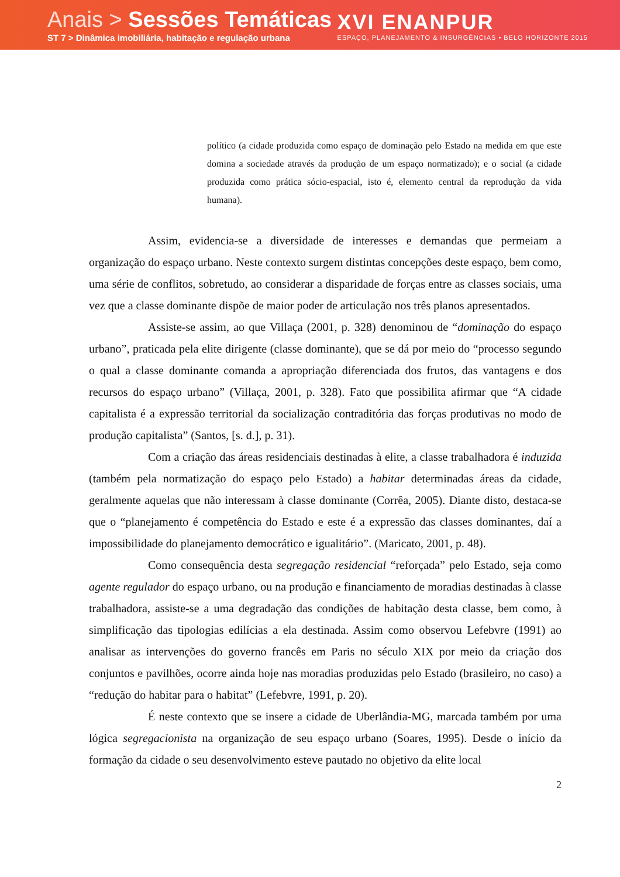Anais > Sessões Temáticas
ST 7 > Dinâmica imobiliária, habitação e regulação urbana
XVI ENANPUR
ESPAÇO, PLANEJAMENTO & INSURGÊNCIAS • BELO HORIZONTE 2015
político (a cidade produzida como espaço de dominação pelo Estado na medida em que este domina a sociedade através da produção de um espaço normatizado); e o social (a cidade produzida como prática sócio-espacial, isto é, elemento central da reprodução da vida humana).
Assim, evidencia-se a diversidade de interesses e demandas que permeiam a organização do espaço urbano. Neste contexto surgem distintas concepções deste espaço, bem como, uma série de conflitos, sobretudo, ao considerar a disparidade de forças entre as classes sociais, uma vez que a classe dominante dispõe de maior poder de articulação nos três planos apresentados.
Assiste-se assim, ao que Villaça (2001, p. 328) denominou de “dominação do espaço urbano”, praticada pela elite dirigente (classe dominante), que se dá por meio do “processo segundo o qual a classe dominante comanda a apropriação diferenciada dos frutos, das vantagens e dos recursos do espaço urbano” (Villaça, 2001, p. 328). Fato que possibilita afirmar que “A cidade capitalista é a expressão territorial da socialização contraditória das forças produtivas no modo de produção capitalista” (Santos, [s. d.], p. 31).
Com a criação das áreas residenciais destinadas à elite, a classe trabalhadora é induzida (também pela normatização do espaço pelo Estado) a habitar determinadas áreas da cidade, geralmente aquelas que não interessam à classe dominante (Corrêa, 2005). Diante disto, destaca-se que o “planejamento é competência do Estado e este é a expressão das classes dominantes, daí a impossibilidade do planejamento democrático e igualitário”. (Maricato, 2001, p. 48).
Como consequência desta segregação residencial “reforçada” pelo Estado, seja como agente regulador do espaço urbano, ou na produção e financiamento de moradias destinadas à classe trabalhadora, assiste-se a uma degradação das condições de habitação desta classe, bem como, à simplificação das tipologias edilícias a ela destinada. Assim como observou Lefebvre (1991) ao analisar as intervenções do governo francês em Paris no século XIX por meio da criação dos conjuntos e pavilhões, ocorre ainda hoje nas moradias produzidas pelo Estado (brasileiro, no caso) a “redução do habitar para o habitat” (Lefebvre, 1991, p. 20).
É neste contexto que se insere a cidade de Uberlândia-MG, marcada também por uma lógica segregacionista na organização de seu espaço urbano (Soares, 1995). Desde o início da formação da cidade o seu desenvolvimento esteve pautado no objetivo da elite local
2